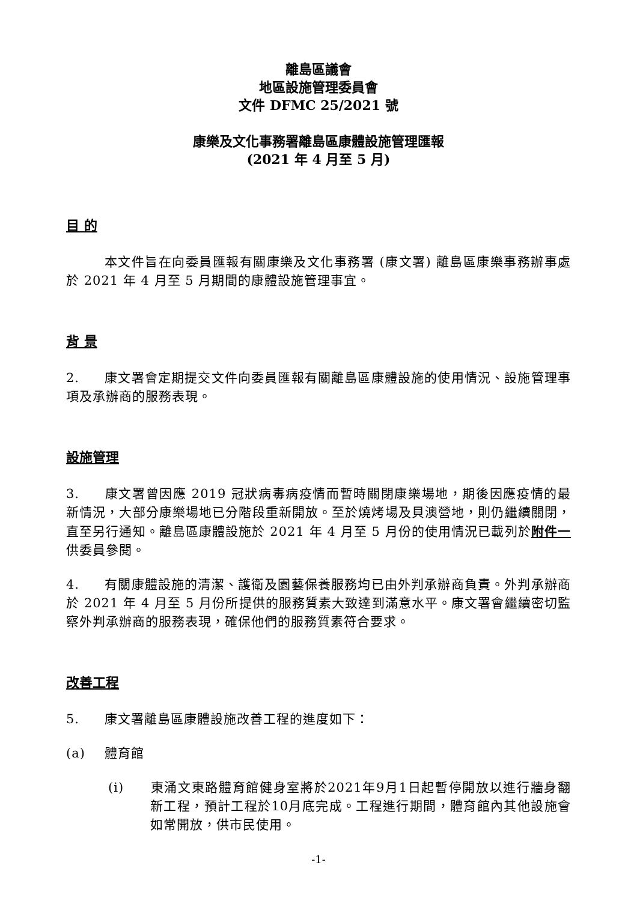離島區議會
地區設施管理委員會
文件 DFMC 25/2021 號
康樂及文化事務署離島區康體設施管理匯報
(2021 年 4 月至 5 月)
目 的
本文件旨在向委員匯報有關康樂及文化事務署 (康文署) 離島區康樂事務辦事處於 2021 年 4 月至 5 月期間的康體設施管理事宜。
背 景
2. 康文署會定期提交文件向委員匯報有關離島區康體設施的使用情況、設施管理事項及承辦商的服務表現。
設施管理
3. 康文署曾因應 2019 冠狀病毒病疫情而暫時關閉康樂場地，期後因應疫情的最新情況，大部分康樂場地已分階段重新開放。至於燒烤場及貝澳營地，則仍繼續關閉，直至另行通知。離島區康體設施於 2021 年 4 月至 5 月份的使用情況已載列於附件一供委員參閱。
4. 有關康體設施的清潔、護衛及園藝保養服務均已由外判承辦商負責。外判承辦商於 2021 年 4 月至 5 月份所提供的服務質素大致達到滿意水平。康文署會繼續密切監察外判承辦商的服務表現，確保他們的服務質素符合要求。
改善工程
5. 康文署離島區康體設施改善工程的進度如下：
(a) 體育館
(i) 東涌文東路體育館健身室將於2021年9月1日起暫停開放以進行牆身翻新工程，預計工程於10月底完成。工程進行期間，體育館內其他設施會如常開放，供市民使用。
-1-